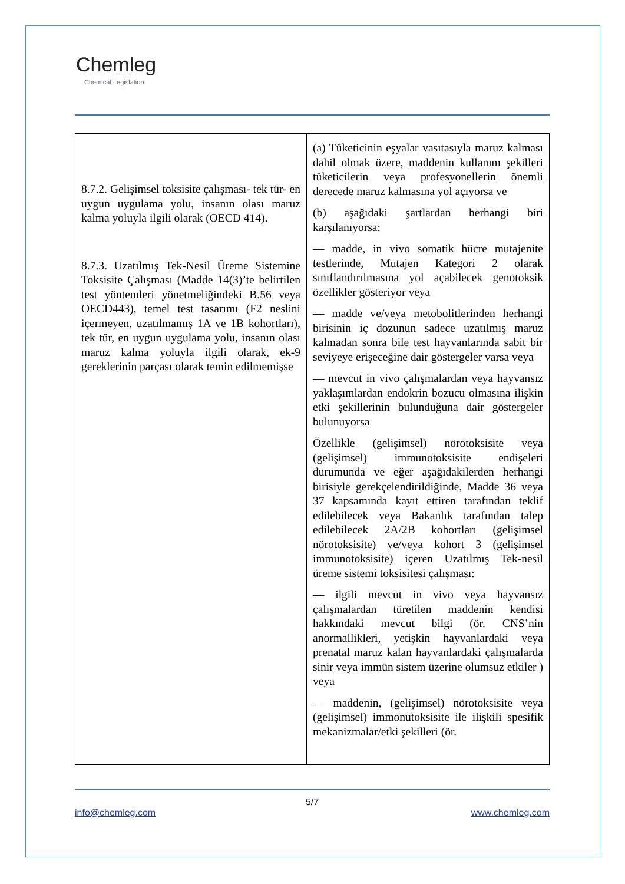Chemleg
Chemical Legislation
| 8.7.2. Gelişimsel toksisite çalışması- tek tür- en uygun uygulama yolu, insanın olası maruz kalma yoluyla ilgili olarak (OECD 414). 8.7.3. Uzatılmış Tek-Nesil Üreme Sistemine Toksisite Çalışması (Madde 14(3)’te belirtilen test yöntemleri yönetmeliğindeki B.56 veya OECD443), temel test tasarımı (F2 neslini içermeyen, uzatılmamış 1A ve 1B kohortları), tek tür, en uygun uygulama yolu, insanın olası maruz kalma yoluyla ilgili olarak, ek-9 gereklerinin parçası olarak temin edilmemişse | (a) Tüketicinin eşyalar vasıtasıyla maruz kalması dahil olmak üzere, maddenin kullanım şekilleri tüketicilerin veya profesyonellerin önemli derecede maruz kalmasına yol açıyorsa ve (b) aşağıdaki şartlardan herhangi biri karşılanıyorsa: — madde, in vivo somatik hücre mutajenite testlerinde, Mutajen Kategori 2 olarak sınıflandırılmasına yol açabilecek genotoksik özellikler gösteriyor veya — madde ve/veya metobolitlerinden herhangi birisinin iç dozunun sadece uzatılmış maruz kalmadan sonra bile test hayvanlarında sabit bir seviyeye erişeceğine dair göstergeler varsa veya — mevcut in vivo çalışmalardan veya hayvansız yaklaşımlardan endokrin bozucu olmasına ilişkin etki şekillerinin bulunduğuna dair göstergeler bulunuyorsa Özellikle (gelişimsel) nörotoksisite veya (gelişimsel) immunotoksisite endişeleri durumunda ve eğer aşağıdakilerden herhangi birisiyle gerekçelendirildiğinde, Madde 36 veya 37 kapsamında kayıt ettiren tarafından teklif edilebilecek veya Bakanlık tarafından talep edilebilecek 2A/2B kohortları (gelişimsel nörotoksisite) ve/veya kohort 3 (gelişimsel immunotoksisite) içeren Uzatılmış Tek-nesil üreme sistemi toksisitesi çalışması: — ilgili mevcut in vivo veya hayvansız çalışmalardan türetilen maddenin kendisi hakkındaki mevcut bilgi (ör. CNS’nin anormallikleri, yetişkin hayvanlardaki veya prenatal maruz kalan hayvanlardaki çalışmalarda sinir veya immün sistem üzerine olumsuz etkiler ) veya — maddenin, (gelişimsel) nörotoksisite veya (gelişimsel) immonutoksisite ile ilişkili spesifik mekanizmalar/etki şekilleri (ör. |
5/7
info@chemleg.com www.chemleg.com